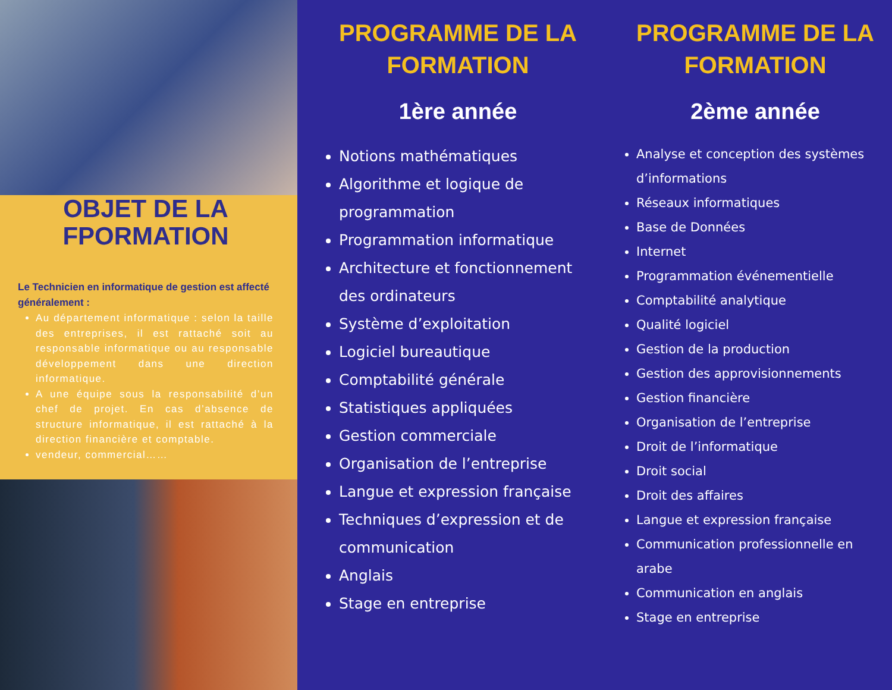OBJET DE LA FPORMATION
Le Technicien en informatique de gestion est affecté généralement :
Au département informatique : selon la taille des entreprises, il est rattaché soit au responsable informatique ou au responsable développement dans une direction informatique.
A une équipe sous la responsabilité d’un chef de projet. En cas d’absence de structure informatique, il est rattaché à la direction financière et comptable.
vendeur, commercial……
PROGRAMME DE LA FORMATION
1ère année
Notions mathématiques
Algorithme et logique de programmation
Programmation informatique
Architecture et fonctionnement des ordinateurs
Système d’exploitation
Logiciel bureautique
Comptabilité générale
Statistiques appliquées
Gestion commerciale
Organisation de l’entreprise
Langue et expression française
Techniques d’expression et de communication
Anglais
Stage en entreprise
PROGRAMME DE LA FORMATION
2ème année
Analyse et conception des systèmes d’informations
Réseaux informatiques
Base de Données
Internet
Programmation événementielle
Comptabilité analytique
Qualité logiciel
Gestion de la production
Gestion des approvisionnements
Gestion financière
Organisation de l’entreprise
Droit de l’informatique
Droit social
Droit des affaires
Langue et expression française
Communication professionnelle en arabe
Communication en anglais
Stage en entreprise